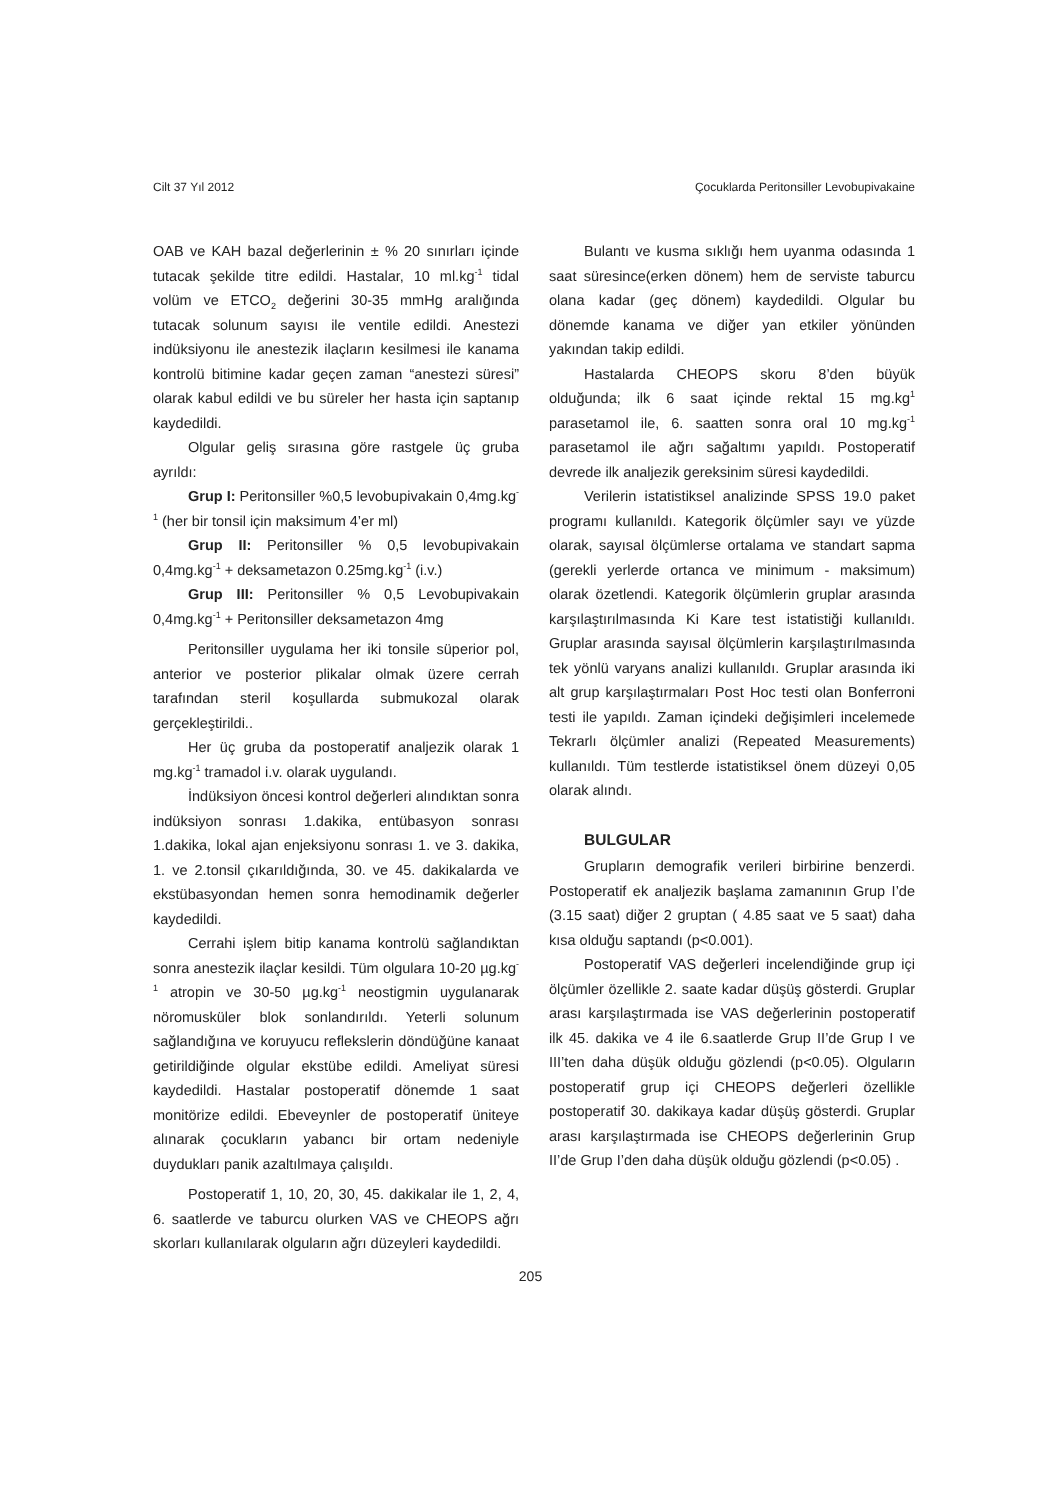Cilt 37 Yıl 2012 Çocuklarda Peritonsiller Levobupivakaine
OAB ve KAH bazal değerlerinin ± % 20 sınırları içinde tutacak şekilde titre edildi. Hastalar, 10 ml.kg<sup>-1</sup> tidal volüm ve ETCO<sub>2</sub> değerini 30-35 mmHg aralığında tutacak solunum sayısı ile ventile edildi. Anestezi indüksiyonu ile anestezik ilaçların kesilmesi ile kanama kontrolü bitimine kadar geçen zaman “anestezi süresi” olarak kabul edildi ve bu süreler her hasta için saptanıp kaydedildi.
Olgular geliş sırasına göre rastgele üç gruba ayrıldı:
Grup I: Peritonsiller %0,5 levobupivakain 0,4mg.kg<sup>-1</sup> (her bir tonsil için maksimum 4’er ml)
Grup II: Peritonsiller % 0,5 levobupivakain 0,4mg.kg<sup>-1</sup> + deksametazon 0.25mg.kg<sup>-1</sup> (i.v.)
Grup III: Peritonsiller % 0,5 Levobupivakain 0,4mg.kg<sup>-1</sup> + Peritonsiller deksametazon 4mg
Peritonsiller uygulama her iki tonsile süperior pol, anterior ve posterior plikalar olmak üzere cerrah tarafından steril koşullarda submukozal olarak gerçekleştirildi..
Her üç gruba da postoperatif analjezik olarak 1 mg.kg<sup>-1</sup> tramadol i.v. olarak uygulandı.
İndüksiyon öncesi kontrol değerleri alındıktan sonra indüksiyon sonrası 1.dakika, entübasyon sonrası 1.dakika, lokal ajan enjeksiyonu sonrası 1. ve 3. dakika, 1. ve 2.tonsil çıkarıldığında, 30. ve 45. dakikalarda ve ekstübasyondan hemen sonra hemodinamik değerler kaydedildi.
Cerrahi işlem bitip kanama kontrolü sağlandıktan sonra anestezik ilaçlar kesildi. Tüm olgulara 10-20 µg.kg<sup>-1</sup> atropin ve 30-50 µg.kg<sup>-1</sup> neostigmin uygulanarak nöromusküler blok sonlandırıldı. Yeterli solunum sağlandığına ve koruyucu reflekslerin döndüğüne kanaat getirildiğinde olgular ekstübe edildi. Ameliyat süresi kaydedildi. Hastalar postoperatif dönemde 1 saat monitörize edildi. Ebeveynler de postoperatif üniteye alınarak çocukların yabancı bir ortam nedeniyle duydukları panik azaltılmaya çalışıldı.
Postoperatif 1, 10, 20, 30, 45. dakikalar ile 1, 2, 4, 6. saatlerde ve taburcu olurken VAS ve CHEOPS ağrı skorları kullanılarak olguların ağrı düzeyleri kaydedildi.
Bulantı ve kusma sıklığı hem uyanma odasında 1 saat süresince(erken dönem) hem de serviste taburcu olana kadar (geç dönem) kaydedildi. Olgular bu dönemde kanama ve diğer yan etkiler yönünden yakından takip edildi.
Hastalarda CHEOPS skoru 8’den büyük olduğunda; ilk 6 saat içinde rektal 15 mg.kg<sup>1</sup> parasetamol ile, 6. saatten sonra oral 10 mg.kg<sup>-1</sup> parasetamol ile ağrı sağaltımı yapıldı. Postoperatif devrede ilk analjezik gereksinim süresi kaydedildi.
Verilerin istatistiksel analizinde SPSS 19.0 paket programı kullanıldı. Kategorik ölçümler sayı ve yüzde olarak, sayısal ölçümlerse ortalama ve standart sapma (gerekli yerlerde ortanca ve minimum - maksimum) olarak özetlendi. Kategorik ölçümlerin gruplar arasında karşılaştırılmasında Ki Kare test istatistiği kullanıldı. Gruplar arasında sayısal ölçümlerin karşılaştırılmasında tek yönlü varyans analizi kullanıldı. Gruplar arasında iki alt grup karşılaştırmaları Post Hoc testi olan Bonferroni testi ile yapıldı. Zaman içindeki değişimleri incelemede Tekrarlı ölçümler analizi (Repeated Measurements) kullanıldı. Tüm testlerde istatistiksel önem düzeyi 0,05 olarak alındı.
BULGULAR
Grupların demografik verileri birbirine benzerdi. Postoperatif ek analjezik başlama zamanının Grup I’de (3.15 saat) diğer 2 gruptan ( 4.85 saat ve 5 saat) daha kısa olduğu saptandı (p<0.001).
Postoperatif VAS değerleri incelendiğinde grup içi ölçümler özellikle 2. saate kadar düşüş gösterdi. Gruplar arası karşılaştırmada ise VAS değerlerinin postoperatif ilk 45. dakika ve 4 ile 6.saatlerde Grup II’de Grup I ve III’ten daha düşük olduğu gözlendi (p<0.05). Olguların postoperatif grup içi CHEOPS değerleri özellikle postoperatif 30. dakikaya kadar düşüş gösterdi. Gruplar arası karşılaştırmada ise CHEOPS değerlerinin Grup II’de Grup I’den daha düşük olduğu gözlendi (p<0.05) .
205